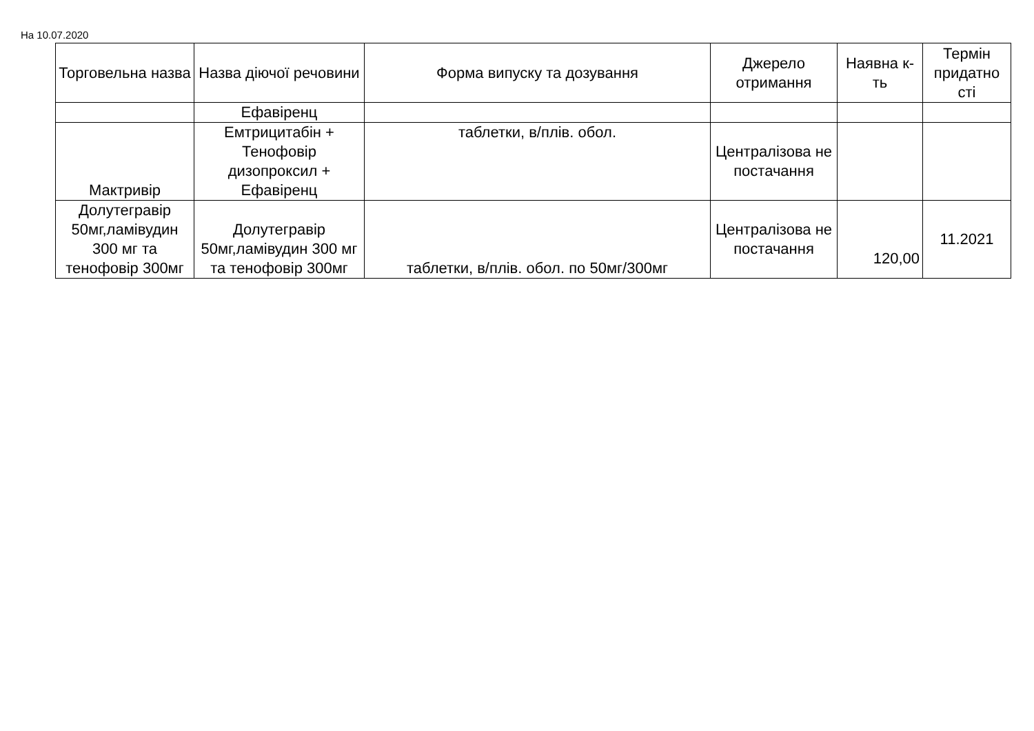На 10.07.2020
| Торговельна назва | Назва діючої речовини | Форма випуску та дозування | Джерело отримання | Наявна к-ть | Термін придатно сті |
| --- | --- | --- | --- | --- | --- |
| | Ефавіренц | | | | |
| Мактривір | Емтрицитабін + Тенофовір дизопроксил + Ефавіренц | таблетки, в/плів. обол. | Централізова не постачання | | |
| Долутегравір 50мг,ламівудин 300 мг та тенофовір 300мг | Долутегравір 50мг,ламівудин 300 мг та тенофовір 300мг | таблетки, в/плів. обол. по 50мг/300мг | Централізова не постачання | 120,00 | 11.2021 |